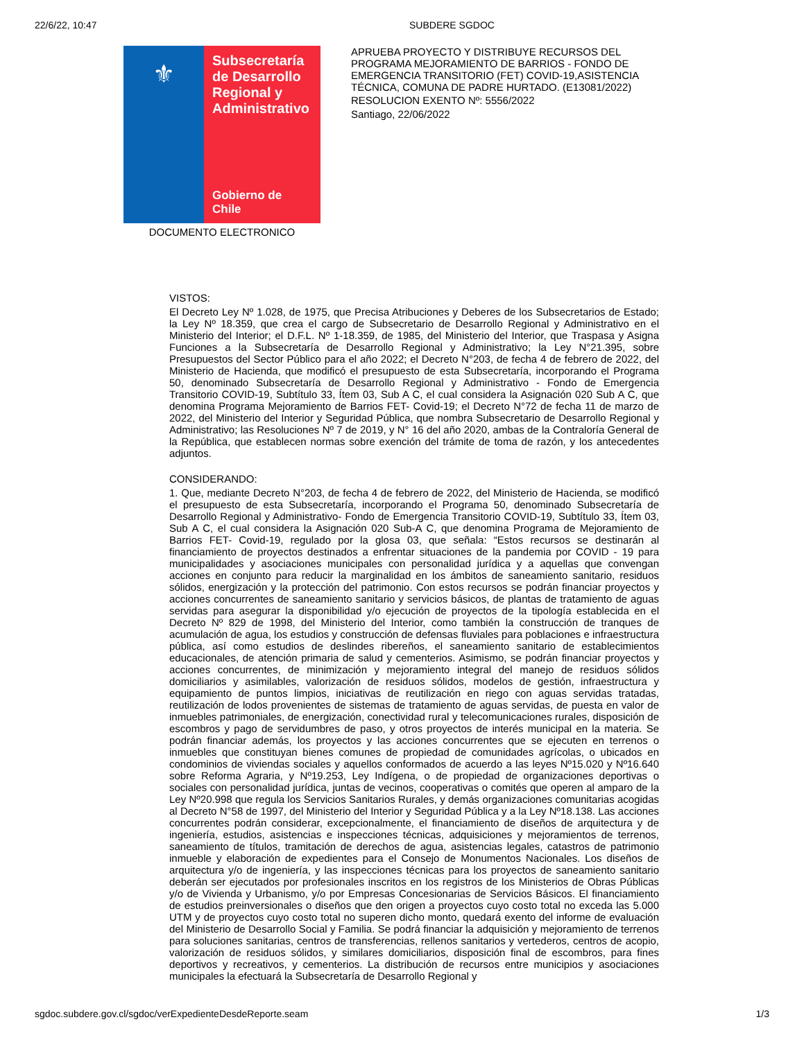22/6/22, 10:47 SUBDERE SGDOC
⚜
Subsecretaría de Desarrollo Regional y Administrativo
Gobierno de Chile
DOCUMENTO ELECTRONICO
APRUEBA PROYECTO Y DISTRIBUYE RECURSOS DEL PROGRAMA MEJORAMIENTO DE BARRIOS - FONDO DE EMERGENCIA TRANSITORIO (FET) COVID-19,ASISTENCIA TÉCNICA, COMUNA DE PADRE HURTADO. (E13081/2022)
RESOLUCION EXENTO Nº: 5556/2022
Santiago, 22/06/2022
VISTOS:
El Decreto Ley Nº 1.028, de 1975, que Precisa Atribuciones y Deberes de los Subsecretarios de Estado; la Ley Nº 18.359, que crea el cargo de Subsecretario de Desarrollo Regional y Administrativo en el Ministerio del Interior; el D.F.L. Nº 1-18.359, de 1985, del Ministerio del Interior, que Traspasa y Asigna Funciones a la Subsecretaría de Desarrollo Regional y Administrativo; la Ley N°21.395, sobre Presupuestos del Sector Público para el año 2022; el Decreto N°203, de fecha 4 de febrero de 2022, del Ministerio de Hacienda, que modificó el presupuesto de esta Subsecretaría, incorporando el Programa 50, denominado Subsecretaría de Desarrollo Regional y Administrativo - Fondo de Emergencia Transitorio COVID-19, Subtítulo 33, Ítem 03, Sub A C, el cual considera la Asignación 020 Sub A C, que denomina Programa Mejoramiento de Barrios FET- Covid-19; el Decreto N°72 de fecha 11 de marzo de 2022, del Ministerio del Interior y Seguridad Pública, que nombra Subsecretario de Desarrollo Regional y Administrativo; las Resoluciones Nº 7 de 2019, y N° 16 del año 2020, ambas de la Contraloría General de la República, que establecen normas sobre exención del trámite de toma de razón, y los antecedentes adjuntos.
CONSIDERANDO:
1. Que, mediante Decreto N°203, de fecha 4 de febrero de 2022, del Ministerio de Hacienda, se modificó el presupuesto de esta Subsecretaría, incorporando el Programa 50, denominado Subsecretaría de Desarrollo Regional y Administrativo- Fondo de Emergencia Transitorio COVID-19, Subtítulo 33, Ítem 03, Sub A C, el cual considera la Asignación 020 Sub-A C, que denomina Programa de Mejoramiento de Barrios FET- Covid-19, regulado por la glosa 03, que señala: “Estos recursos se destinarán al financiamiento de proyectos destinados a enfrentar situaciones de la pandemia por COVID - 19 para municipalidades y asociaciones municipales con personalidad jurídica y a aquellas que convengan acciones en conjunto para reducir la marginalidad en los ámbitos de saneamiento sanitario, residuos sólidos, energización y la protección del patrimonio. Con estos recursos se podrán financiar proyectos y acciones concurrentes de saneamiento sanitario y servicios básicos, de plantas de tratamiento de aguas servidas para asegurar la disponibilidad y/o ejecución de proyectos de la tipología establecida en el Decreto Nº 829 de 1998, del Ministerio del Interior, como también la construcción de tranques de acumulación de agua, los estudios y construcción de defensas fluviales para poblaciones e infraestructura pública, así como estudios de deslindes ribereños, el saneamiento sanitario de establecimientos educacionales, de atención primaria de salud y cementerios. Asimismo, se podrán financiar proyectos y acciones concurrentes, de minimización y mejoramiento integral del manejo de residuos sólidos domiciliarios y asimilables, valorización de residuos sólidos, modelos de gestión, infraestructura y equipamiento de puntos limpios, iniciativas de reutilización en riego con aguas servidas tratadas, reutilización de lodos provenientes de sistemas de tratamiento de aguas servidas, de puesta en valor de inmuebles patrimoniales, de energización, conectividad rural y telecomunicaciones rurales, disposición de escombros y pago de servidumbres de paso, y otros proyectos de interés municipal en la materia. Se podrán financiar además, los proyectos y las acciones concurrentes que se ejecuten en terrenos o inmuebles que constituyan bienes comunes de propiedad de comunidades agrícolas, o ubicados en condominios de viviendas sociales y aquellos conformados de acuerdo a las leyes Nº15.020 y Nº16.640 sobre Reforma Agraria, y Nº19.253, Ley Indígena, o de propiedad de organizaciones deportivas o sociales con personalidad jurídica, juntas de vecinos, cooperativas o comités que operen al amparo de la Ley Nº20.998 que regula los Servicios Sanitarios Rurales, y demás organizaciones comunitarias acogidas al Decreto N°58 de 1997, del Ministerio del Interior y Seguridad Pública y a la Ley Nº18.138. Las acciones concurrentes podrán considerar, excepcionalmente, el financiamiento de diseños de arquitectura y de ingeniería, estudios, asistencias e inspecciones técnicas, adquisiciones y mejoramientos de terrenos, saneamiento de títulos, tramitación de derechos de agua, asistencias legales, catastros de patrimonio inmueble y elaboración de expedientes para el Consejo de Monumentos Nacionales. Los diseños de arquitectura y/o de ingeniería, y las inspecciones técnicas para los proyectos de saneamiento sanitario deberán ser ejecutados por profesionales inscritos en los registros de los Ministerios de Obras Públicas y/o de Vivienda y Urbanismo, y/o por Empresas Concesionarias de Servicios Básicos. El financiamiento de estudios preinversionales o diseños que den origen a proyectos cuyo costo total no exceda las 5.000 UTM y de proyectos cuyo costo total no superen dicho monto, quedará exento del informe de evaluación del Ministerio de Desarrollo Social y Familia. Se podrá financiar la adquisición y mejoramiento de terrenos para soluciones sanitarias, centros de transferencias, rellenos sanitarios y vertederos, centros de acopio, valorización de residuos sólidos, y similares domiciliarios, disposición final de escombros, para fines deportivos y recreativos, y cementerios. La distribución de recursos entre municipios y asociaciones municipales la efectuará la Subsecretaría de Desarrollo Regional y
sgdoc.subdere.gov.cl/sgdoc/verExpedienteDesdeReporte.seam
1/3